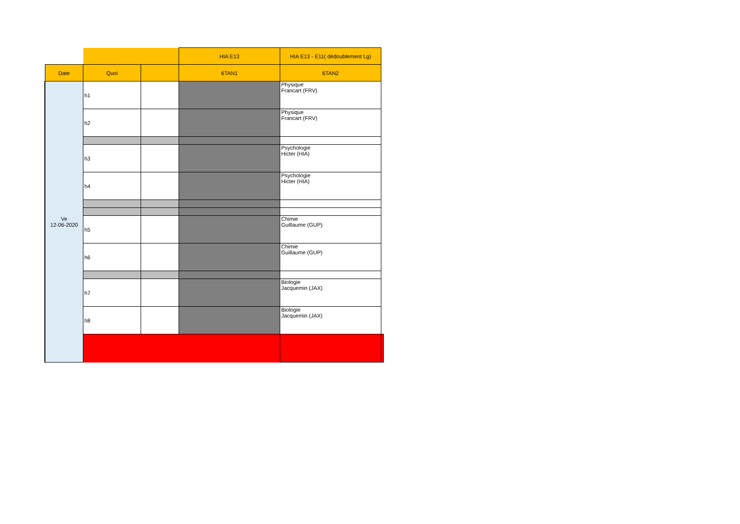| | | | HIA E13 | HIA E13 - E11( dédoublement Lg) | |
| Date | Quoi | | 6TAN1 | 6TAN2 | |
| Ve 12-06-2020 | h1 | | | Physique Francart (FRV) | |
| | h2 | | | Physique Francart (FRV) | |
| | h3 | | | Psychologie Hicter (HIA) | |
| | h4 | | | Psychologie Hicter (HIA) | |
| | h5 | | | Chimie Guillaume (GUP) | |
| | h6 | | | Chimie Guillaume (GUP) | |
| | h7 | | | Biologie Jacquemin (JAX) | |
| | h8 | | | Biologie Jacquemin (JAX) | |